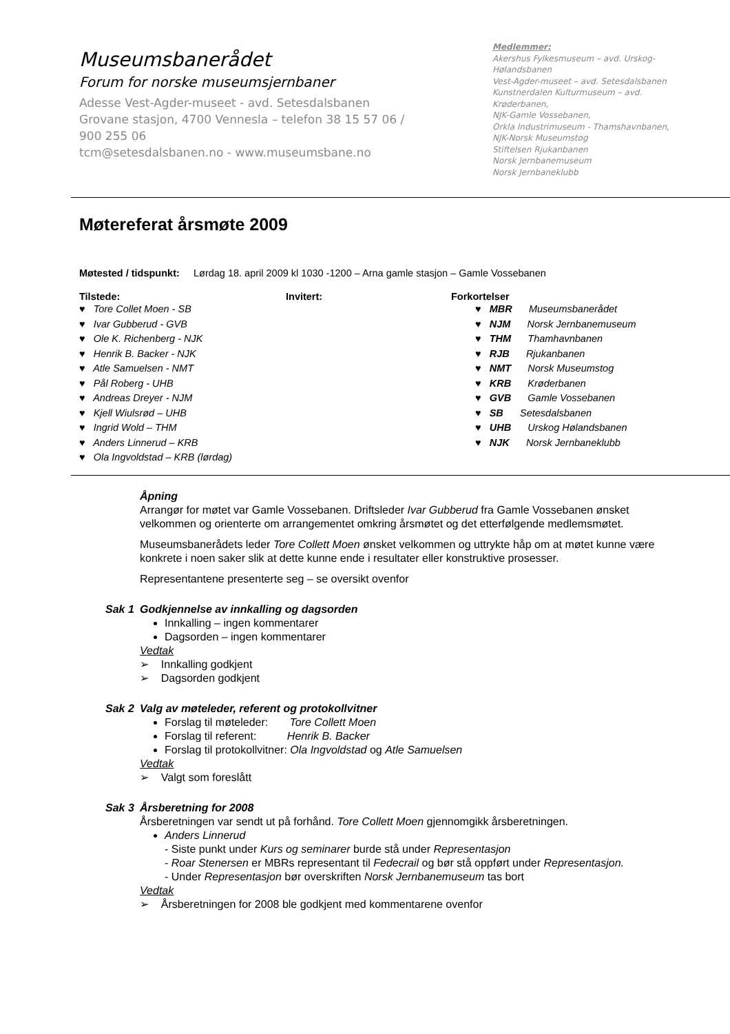Museumsbanerådet
Forum for norske museumsjernbaner
Adesse Vest-Agder-museet - avd. Setesdalsbanen
Grovane stasjon, 4700 Vennesla – telefon 38 15 57 06 /
900 255 06
tcm@setesdalsbanen.no - www.museumsbane.no
Medlemmer:
Akershus Fylkesmuseum – avd. Urskog-Hølandsbanen
Vest-Agder-museet – avd. Setesdalsbanen
Kunstnerdalen Kulturmuseum – avd. Krøderbanen,
NJK-Gamle Vossebanen,
Orkla Industrimuseum - Thamshavnbanen,
NJK-Norsk Museumstog
Stiftelsen Rjukanbanen
Norsk Jernbanemuseum
Norsk Jernbaneklubb
Møtereferat årsmøte 2009
Møtested / tidspunkt: Lørdag 18. april 2009 kl 1030 -1200 – Arna gamle stasjon – Gamle Vossebanen
| Tilstede: ♥ Tore Collet Moen - SB ♥ Ivar Gubberud - GVB ♥ Ole K. Richenberg - NJK ♥ Henrik B. Backer - NJK ♥ Atle Samuelsen - NMT ♥ Pål Roberg - UHB ♥ Andreas Dreyer - NJM ♥ Kjell Wiulsrød – UHB ♥ Ingrid Wold – THM ♥ Anders Linnerud – KRB ♥ Ola Ingvoldstad – KRB (lørdag) | Invitert: | Forkortelser ♥ MBR Museumsbanerådet ♥ NJM Norsk Jernbanemuseum ♥ THM Thamhavnbanen ♥ RJB Rjukanbanen ♥ NMT Norsk Museumstog ♥ KRB Krøderbanen ♥ GVB Gamle Vossebanen ♥ SB Setesdalsbanen ♥ UHB Urskog Hølandsbanen ♥ NJK Norsk Jernbaneklubb |
Åpning
Arrangør for møtet var Gamle Vossebanen. Driftsleder Ivar Gubberud fra Gamle Vossebanen ønsket velkommen og orienterte om arrangementet omkring årsmøtet og det etterfølgende medlemsmøtet.
Museumsbanerådets leder Tore Collett Moen ønsket velkommen og uttrykte håp om at møtet kunne være konkrete i noen saker slik at dette kunne ende i resultater eller konstruktive prosesser.
Representantene presenterte seg – se oversikt ovenfor
Sak 1 Godkjennelse av innkalling og dagsorden
Innkalling – ingen kommentarer
Dagsorden – ingen kommentarer
Vedtak
➢ Innkalling godkjent
➢ Dagsorden godkjent
Sak 2 Valg av møteleder, referent og protokollvitner
Forslag til møteleder: Tore Collett Moen
Forslag til referent: Henrik B. Backer
Forslag til protokollvitner: Ola Ingvoldstad og Atle Samuelsen
Vedtak
➢ Valgt som foreslått
Sak 3 Årsberetning for 2008
Årsberetningen var sendt ut på forhånd. Tore Collett Moen gjennomgikk årsberetningen.
Anders Linnerud
- Siste punkt under Kurs og seminarer burde stå under Representasjon
- Roar Stenersen er MBRs representant til Fedecrail og bør stå oppført under Representasjon.
- Under Representasjon bør overskriften Norsk Jernbanemuseum tas bort
Vedtak
➢ Årsberetningen for 2008 ble godkjent med kommentarene ovenfor